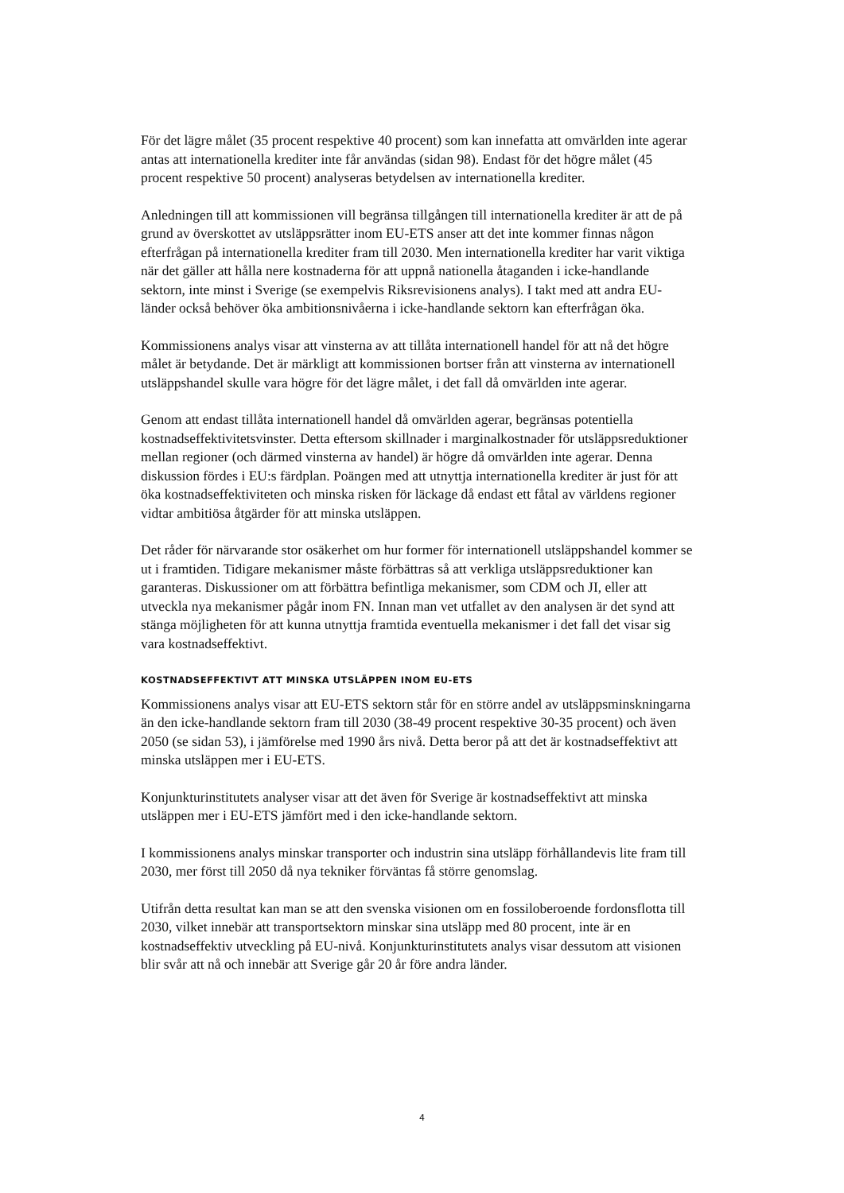För det lägre målet (35 procent respektive 40 procent) som kan innefatta att omvärlden inte agerar antas att internationella krediter inte får användas (sidan 98). Endast för det högre målet (45 procent respektive 50 procent) analyseras betydelsen av internationella krediter.
Anledningen till att kommissionen vill begränsa tillgången till internationella krediter är att de på grund av överskottet av utsläppsrätter inom EU-ETS anser att det inte kommer finnas någon efterfrågan på internationella krediter fram till 2030. Men internationella krediter har varit viktiga när det gäller att hålla nere kostnaderna för att uppnå nationella åtaganden i icke-handlande sektorn, inte minst i Sverige (se exempelvis Riksrevisionens analys). I takt med att andra EU-länder också behöver öka ambitionsnivåerna i icke-handlande sektorn kan efterfrågan öka.
Kommissionens analys visar att vinsterna av att tillåta internationell handel för att nå det högre målet är betydande. Det är märkligt att kommissionen bortser från att vinsterna av internationell utsläppshandel skulle vara högre för det lägre målet, i det fall då omvärlden inte agerar.
Genom att endast tillåta internationell handel då omvärlden agerar, begränsas potentiella kostnadseffektivitetsvinster. Detta eftersom skillnader i marginalkostnader för utsläppsreduktioner mellan regioner (och därmed vinsterna av handel) är högre då omvärlden inte agerar. Denna diskussion fördes i EU:s färdplan. Poängen med att utnyttja internationella krediter är just för att öka kostnadseffektiviteten och minska risken för läckage då endast ett fåtal av världens regioner vidtar ambitiösa åtgärder för att minska utsläppen.
Det råder för närvarande stor osäkerhet om hur former för internationell utsläppshandel kommer se ut i framtiden. Tidigare mekanismer måste förbättras så att verkliga utsläppsreduktioner kan garanteras. Diskussioner om att förbättra befintliga mekanismer, som CDM och JI, eller att utveckla nya mekanismer pågår inom FN. Innan man vet utfallet av den analysen är det synd att stänga möjligheten för att kunna utnyttja framtida eventuella mekanismer i det fall det visar sig vara kostnadseffektivt.
KOSTNADSEFFEKTIVT ATT MINSKA UTSLÄPPEN INOM EU-ETS
Kommissionens analys visar att EU-ETS sektorn står för en större andel av utsläppsminskningarna än den icke-handlande sektorn fram till 2030 (38-49 procent respektive 30-35 procent) och även 2050 (se sidan 53), i jämförelse med 1990 års nivå. Detta beror på att det är kostnadseffektivt att minska utsläppen mer i EU-ETS.
Konjunkturinstitutets analyser visar att det även för Sverige är kostnadseffektivt att minska utsläppen mer i EU-ETS jämfört med i den icke-handlande sektorn.
I kommissionens analys minskar transporter och industrin sina utsläpp förhållandevis lite fram till 2030, mer först till 2050 då nya tekniker förväntas få större genomslag.
Utifrån detta resultat kan man se att den svenska visionen om en fossiloberoende fordonsflotta till 2030, vilket innebär att transportsektorn minskar sina utsläpp med 80 procent, inte är en kostnadseffektiv utveckling på EU-nivå. Konjunkturinstitutets analys visar dessutom att visionen blir svår att nå och innebär att Sverige går 20 år före andra länder.
4